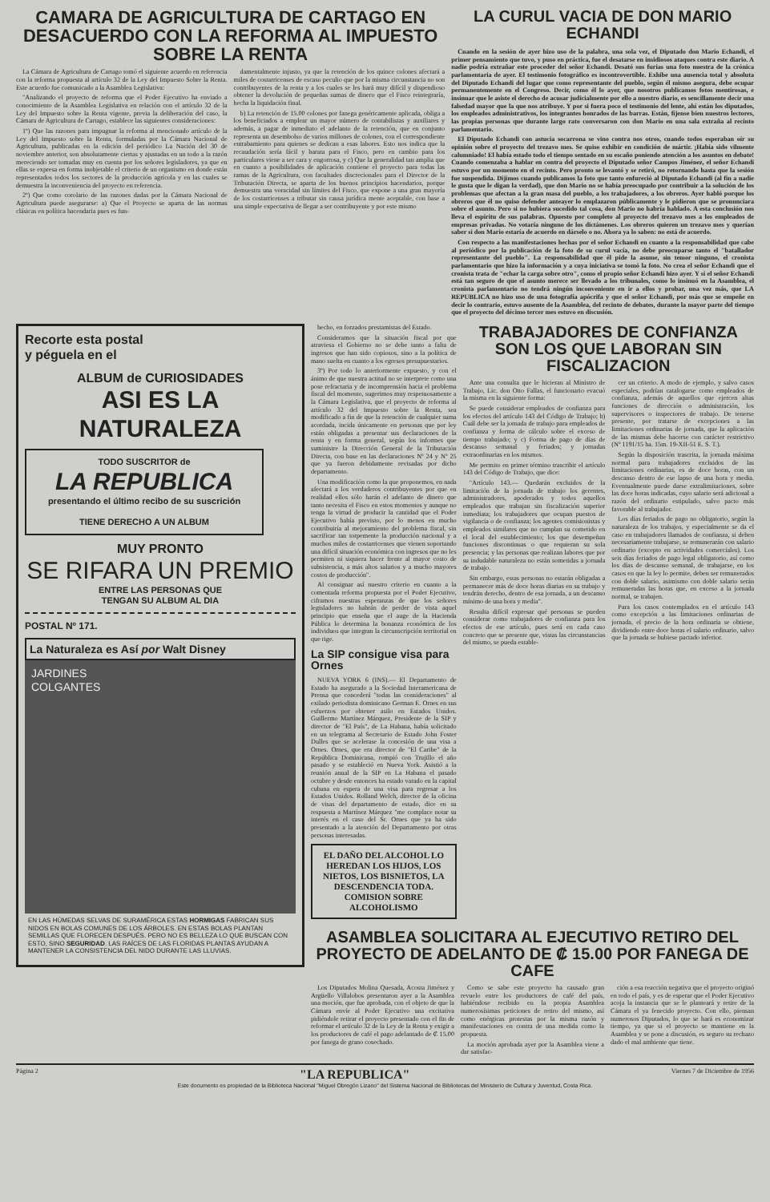CAMARA DE AGRICULTURA DE CARTAGO EN DESACUERDO CON LA REFORMA AL IMPUESTO SOBRE LA RENTA
La Cámara de Agricultura de Cartago tomó el siguiente acuerdo en referencia con la reforma propuesta al artículo 32 de la Ley del Impuesto Sobre la Renta. Este acuerdo fue comunicado a la Asamblea Legislativa:
"Analizando el proyecto de reforma que el Poder Ejecutivo ha enviado a conocimiento de la Asamblea Legislativa en relación con el artículo 32 de la Ley del Impuesto sobre la Renta vigente, previa la deliberación del caso, la Cámara de Agricultura de Cartago, establece las siguientes consideraciones:
1º) Que las razones para impugnar la reforma al mencionado artículo de la Ley del Impuesto sobre la Renta, formuladas por la Cámara Nacional de Agricultura, publicadas en la edición del periódico La Nación del 30 de noviembre anterior, son absolutamente ciertas y ajustadas en un todo a la razón mereciendo ser tomadas muy en cuenta por los señores legisladores, ya que en ellas se expresa en forma inobjetable el criterio de un organismo en donde están representados todos los sectores de la producción agrícola y en las cuales se demuestra la inconveniencia del proyecto en referencia.
2º) Que como corolario de las razones dadas por la Cámara Nacional de Agricultura puede asegurarse: a) Que el Proyecto se aparta de las normas clásicas en política hacendaria pues es fun-
damentalmente injusto, ya que la retención de los quince colones afectará a miles de costarricenses de escaso peculio que por la misma circunstancia no son contribuyentes de la renta y a los cuales se les hará muy difícil y dispendioso obtener la devolución de pequeñas sumas de dinero que el Fisco reintegraría, hecha la liquidación final.
b) La retención de 15.00 colones por fanega genéricamente aplicada, obliga a los beneficiados a emplear un mayor número de contabilistas y auxiliares y además, a pagar de inmediato el adelanto de la retención, que en conjunto representa un desembolso de varios millones de colones, con el correspondiente entrabamiento para quienes se dedican a esas labores. Esto nos indica que la recaudación sería fácil y barata para el Fisco, pero en cambio para los particulares viene a ser cara y engorrosa, y c) Que la generalidad tan amplia que en cuanto a posibilidades de aplicación contiene el proyecto para todas las ramas de la Agricultura, con facultades discrecionales para el Director de la Tributación Directa, se aparta de los buenos principios hacendarios, porque demuestra una voracidad sin límites del Fisco, que expone a una gran mayoría de los costarricenses a tributar sin causa jurídica mente aceptable, con base a una simple expectativa de llegar a ser contribuyente y por este mismo
LA CURUL VACIA DE DON MARIO ECHANDI
Cuando en la sesión de ayer hizo uso de la palabra, una sola vez, el Diputado don Mario Echandi, el primer pensamiento que tuvo, y puso en práctica, fue el desatarse en insidiosos ataques contra este diario. A nadie podría extrañar este proceder del señor Echandi. Desató sus furias una foto nuestra de la crónica parlamentaria de ayer. El testimonio fotográfico es incontrovertible. Exhibe una ausencia total y absoluta del Diputado Echandi del lugar que como representante del pueblo, según él mismo asegura, debe ocupar permanentemente en el Congreso. Decir, como él lo ayer, que nosotros publicamos fotos mentirosas, e insinuar que le asiste el derecho de acusar judicialmente por ello a nuestro diario, es sencillamente decir una falsedad mayor que la que nos atribuye. Y por si fuera poco el testimonio del lente, ahí están los diputados, los empleados administrativos, los integrantes honrados de las barras. Están, fíjense bien nuestros lectores, las propias personas que durante largo rato conversaron con don Mario en una sala extraña al recinto parlamentario.
El Diputado Echandi con astucia socarrona se vino contra nos otros, cuando todos esperaban oír su opinión sobre el proyecto del trezavo mes. Se quiso exhibir en condición de mártir. ¡Había sido vilmente calumniado! El había estado todo el tiempo sentado en su escaño poniendo atención a los asuntos en debate! Cuando comenzaba a hablar en contra del proyecto el Diputado señor Campos Jiménez, el señor Echandi estuvo por un momento en el recinto. Pero pronto se levantó y se retiró, no retornando hasta que la sesión fue suspendida. Dijimos cuando publicamos la foto que tanto enfureció al Diputado Echandi (al fin a nadie le gusta que le digan la verdad), que don Mario no se había preocupado por contribuir a la solución de los problemas que afectan a la gran masa del pueblo, a los trabajadores, a los obreros. Ayer habló porque los obreros que él no quiso defender anteayer lo emplazaron públicamente y le pidieron que se pronunciara sobre el asunto. Pero si no hubiera sucedido tal cosa, don Mario no habría hablado. A esta conclusión nos lleva el espíritu de sus palabras. Opuesto por completo al proyecto del trezavo mes a los empleados de empresas privadas. No votaría ninguno de los dictámenes. Los obreros quieren un trezavo mes y querían saber si don Mario estaría de acuerdo en dárselo o no. Ahora ya lo saben: no está de acuerdo.
Con respecto a las manifestaciones hechas por el señor Echandi en cuanto a la responsabilidad que cabe al periódico por la publicación de la foto de su curul vacía, no debe preocuparse tanto el "batallador representante del pueblo". La responsabilidad que él pide la asume, sin temor ninguno, el cronista parlamentario que hizo la información y a cuya iniciativa se tomó la foto. No crea el señor Echandi que el cronista trata de "echar la carga sobre otro", como el propio señor Echandi hizo ayer. Y si el señor Echandi está tan seguro de que el asunto merece ser llevado a los tribunales, como lo insinuó en la Asamblea, el cronista parlamentario no tendrá ningún inconveniente en ir a ellos y probar, una vez más, que LA REPUBLICA no hizo uso de una fotografía apócrifa y que el señor Echandi, por más que se empeñe en decir lo contrario, estuvo ausente de la Asamblea, del recinto de debates, durante la mayor parte del tiempo que el proyecto del décimo tercer mes estuvo en discusión.
Recorte esta postal
y péguela en el
ALBUM de CURIOSIDADES
ASI ES LA NATURALEZA
TODO SUSCRITOR de
LA REPUBLICA
presentando el último recibo de su suscrición
TIENE DERECHO A UN ALBUM
MUY PRONTO
SE RIFARA UN PREMIO
ENTRE LAS PERSONAS QUE
TENGAN SU ALBUM AL DIA
POSTAL Nº 171.
La Naturaleza es Así por Walt Disney
JARDINES
COLGANTES
EN LAS HÚMEDAS SELVAS DE SURAMÉRICA ESTAS HORMIGAS FABRICAN SUS NIDOS EN BOLAS COMUNES DE LOS ÁRBOLES. EN ESTAS BOLAS PLANTAN SEMILLAS QUE FLORECEN DESPUÉS. PERO NO ES BELLEZA LO QUE BUSCAN CON ESTO, SINO SEGURIDAD. LAS RAÍCES DE LAS FLORIDAS PLANTAS AYUDAN A MANTENER LA CONSISTENCIA DEL NIDO DURANTE LAS LLUVIAS.
hecho, en forzados prestamistas del Estado.
Consideramos que la situación fiscal por que atraviesa el Gobierno no se debe tanto a falta de ingresos que han sido copiosos, sino a la política de mano suelta en cuanto a los egresos presupuestarios.
3º) Por todo lo anteriormente expuesto, y con el ánimo de que nuestra actitud no se interprete como una pose refractaria y de incomprensión hacia el problema fiscal del momento, sugerimos muy respetuosamente a la Cámara Legislativa, que el proyecto de reforma al artículo 32 del Impuesto sobre la Renta, sea modificado a fin de que la retención de cualquier suma acordada, incida únicamente en personas que por ley están obligadas a presentar sus declaraciones de la renta y en forma general, según los informes que suministre la Dirección General de la Tributación Directa, con base en las declaraciones Nº 24 y Nº 25 que ya fueron debidamente revisadas por dicho departamento.
Una modificación como la que proponemos, en nada afectará a los verdaderos contribuyentes por que en realidad ellos sólo harán el adelanto de dinero que tanto necesita el Fisco en estos momentos y aunque no tenga la virtud de producir la cantidad que el Poder Ejecutivo había previsto, por lo menos en mucho contribuiría al mejoramiento del problema fiscal, sin sacrificar tan torpemente la producción nacional y a muchos miles de costarricenses que vienen soportando una difícil situación económica con ingresos que no les permiten ni siquiera hacer frente al mayor costo de subsistencia, a más altos salarios y a mucho mayores costos de producción".
Al consignar así nuestro criterio en cuanto a la comentada reforma propuesta por el Poder Ejecutivo, ciframos nuestras esperanzas de que los señores legisladores no habrán de perder de vista aquel principio que enseña que el auge de la Hacienda Pública lo determina la bonanza económica de los individuos que integran la circunscripción territorial en que rige.
La SIP consigue visa para Ornes
NUEVA YORK 6 (INS).— El Departamento de Estado ha asegurado a la Sociedad Interamericana de Prensa que concederá "todas las consideraciones" al exilado periodista dominicano German E. Ornes en sus esfuerzos por obtener asilo en Estados Unidos. Guillermo Martínez Márquez, Presidente de la SIP y director de "El País", de La Habana, había solicitado en un telegrama al Secretario de Estado John Foster Dulles que se acelerase la concesión de una visa a Ornes. Ornes, que era director de "El Caribe" de la República Dominicana, rompió con Trujillo el año pasado y se estableció en Nueva York. Asistió a la reunión anual de la SIP en La Habana el pasado octubre y desde entonces ha estado varado en la capital cubana en espera de una visa para regresar a los Estados Unidos. Rolland Welch, director de la oficina de visas del departamento de estado, dice en su respuesta a Martínez Márquez "me complace notar su interés en el caso del Sr. Ornes que ya ha sido presentado a la atención del Departamento por otras personas interesadas.
EL DAÑO DEL ALCOHOL LO HEREDAN LOS HIJOS, LOS NIETOS, LOS BISNIETOS, LA DESCENDENCIA TODA.
COMISION SOBRE ALCOHOLISMO
TRABAJADORES DE CONFIANZA SON LOS QUE LABORAN SIN FISCALIZACION
Ante una consulta que le hicieran al Ministro de Trabajo, Lic. don Otto Fallas, el funcionario evacuó la misma en la siguiente forma:
Se puede considerar empleados de confianza para los efectos del artículo 143 del Código de Trabajo; b) Cuál debe ser la jornada de trabajo para empleados de confianza y forma de cálculo sobre el exceso de tiempo trabajado; y c) Forma de pago de días de descanso semanal y feriados; y jornadas extraordinarias en los mismos.
Me permito en primer término trascribir el artículo 143 del Código de Trabajo, que dice:
"Artículo 143.— Quedarán excluidos de la limitación de la jornada de trabajo los gerentes, administradores, apoderados y todos aquellos empleados que trabajan sin fiscalización superior inmediata; los trabajadores que ocupan puestos de vigilancia o de confianza; los agentes comisionistas y empleados similares que no cumplan su cometido en el local del establecimiento; los que desempeñan funciones discontinuas o que requieran su sola presencia; y las personas que realizan labores que por su indudable naturaleza no están sometidas a jornada de trabajo.
Sin embargo, estas personas no estarán obligadas a permanecer más de doce horas diarias en su trabajo y tendrán derecho, dentro de esa jornada, a un descanso mínimo de una hora y media".
Resulta difícil expresar qué personas se pueden considerar como trabajadores de confianza para los efectos de ese artículo, pues será en cada caso concreto que se presente que, vistas las circunstancias del mismo, se pueda estable-
cer un criterio. A modo de ejemplo, y salvo casos especiales, podrían catalogarse como empleados de confianza, además de aquellos que ejercen altas funciones de dirección o administración, los supervisores o inspectores de trabajo. De tenerse presente, por tratarse de excepciones a las limitaciones ordinarias de jornada, que la aplicación de las mismas debe hacerse con carácter restrictivo (Nº 1191/15 ha. 15m. 19-XII-51 E. S. T.).
Según la disposición trascrita, la jornada máxima normal para trabajadores excluidos de las limitaciones ordinarias, es de doce horas, con un descanso dentro de ese lapso de una hora y media. Eventualmente puede darse extralimitaciones, sobre las doce horas indicadas, cuyo salario será adicional a razón del ordinario estipulado, salvo pacto más favorable al trabajador.
Los días feriados de pago no obligatorio, según la naturaleza de los trabajos, y especialmente se da el caso en trabajadores llamados de confianza, si deben necesariamente trabajarse, se remunerarán con salario ordinario (excepto en actividades comerciales). Los seis días feriados de pago legal obligatorio, así como los días de descanso semanal, de trabajarse, en los casos en que la ley lo permite, deben ser remunerados con doble salario, asimismo con doble salario serán remuneradas las horas que, en exceso a la jornada normal, se trabajen.
Para los casos contemplados en el artículo 143 como excepción a las limitaciones ordinarias de jornada, el precio de la hora ordinaria se obtiene, dividiendo entre doce horas el salario ordinario, salvo que la jornada se hubiese pactado inferior.
ASAMBLEA SOLICITARA AL EJECUTIVO RETIRO DEL PROYECTO DE ADELANTO DE ₡ 15.00 POR FANEGA DE CAFE
Los Diputados Molina Quesada, Acosta Jiménez y Argüello Villalobos presentaron ayer a la Asamblea una moción, que fue aprobada, con el objeto de que la Cámara envíe al Poder Ejecutivo una excitativa pidiéndole retirar el proyecto presentado con el fin de reformar el artículo 32 de la Ley de la Renta y exigir a los productores de café el pago adelantado de ₡ 15.00 por fanega de grano cosechado.
Como se sabe este proyecto ha causado gran revuelo entre los productores de café del país, habiéndose recibido en la propia Asamblea numerosísimas peticiones de retiro del mismo, así como enérgicas protestas por la misma razón y manifestaciones en contra de una medida como la propuesta.
La moción aprobada ayer por la Asamblea viene a dar satisfac-
ción a esa reacción negativa que el proyecto originó en todo el país, y es de esperar que el Poder Ejecutivo acoja la instancia que se le planteará y retire de la Cámara el ya fenecido proyecto. Con ello, piensan numerosos Diputados, lo que se hará es economizar tiempo, ya que si el proyecto se mantiene en la Asamblea y se pone a discusión, es seguro su rechazo dado el mal ambiente que tiene.
Página 2 "LA REPUBLICA" Viernes 7 de Diciembre de 1956
Este documento es propiedad de la Biblioteca Nacional "Miguel Obregón Lizano" del Sistema Nacional de Bibliotecas del Ministerio de Cultura y Juventud, Costa Rica.